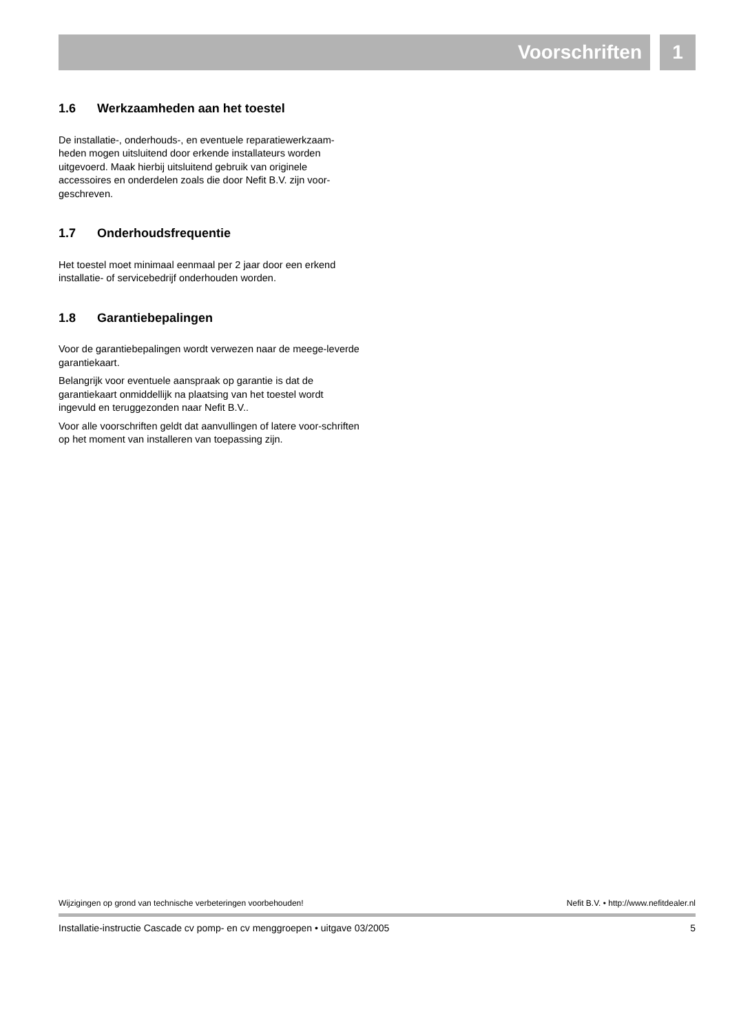Voorschriften 1
1.6 Werkzaamheden aan het toestel
De installatie-, onderhouds-, en eventuele reparatiewerkzaam-heden mogen uitsluitend door erkende installateurs worden uitgevoerd. Maak hierbij uitsluitend gebruik van originele accessoires en onderdelen zoals die door Nefit B.V. zijn voor-geschreven.
1.7 Onderhoudsfrequentie
Het toestel moet minimaal eenmaal per 2 jaar door een erkend installatie- of servicebedrijf onderhouden worden.
1.8 Garantiebepalingen
Voor de garantiebepalingen wordt verwezen naar de meege-leverde garantiekaart.
Belangrijk voor eventuele aanspraak op garantie is dat de garantiekaart onmiddellijk na plaatsing van het toestel wordt ingevuld en teruggezonden naar Nefit B.V..
Voor alle voorschriften geldt dat aanvullingen of latere voor-schriften op het moment van installeren van toepassing zijn.
Wijzigingen op grond van technische verbeteringen voorbehouden! Nefit B.V. • http://www.nefitdealer.nl
Installatie-instructie Cascade cv pomp- en cv menggroepen • uitgave 03/2005 5